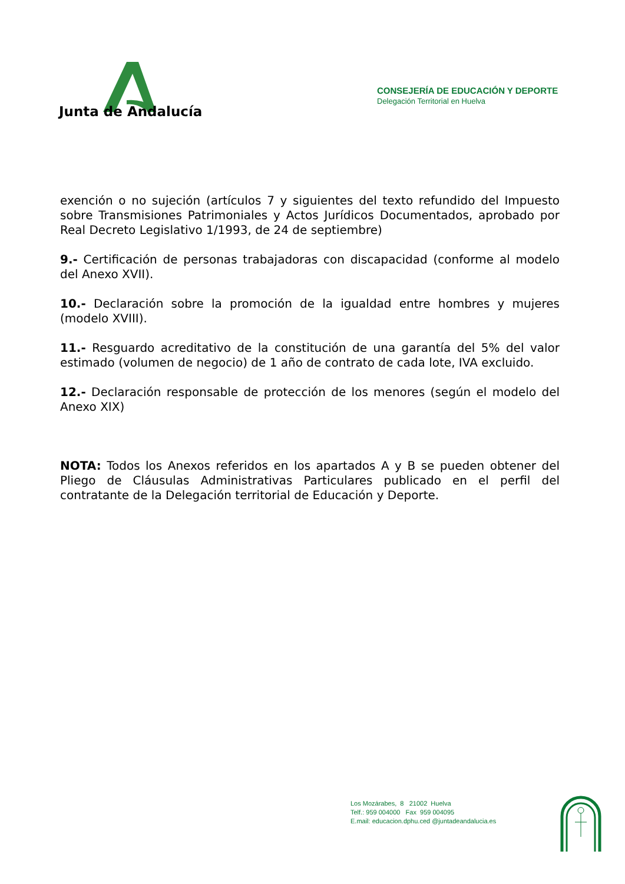Junta de Andalucía
CONSEJERÍA DE EDUCACIÓN Y DEPORTE
Delegación Territorial en Huelva
exención o no sujeción (artículos 7 y siguientes del texto refundido del Impuesto sobre Transmisiones Patrimoniales y Actos Jurídicos Documentados, aprobado por Real Decreto Legislativo 1/1993, de 24 de septiembre)
9.- Certificación de personas trabajadoras con discapacidad (conforme al modelo del Anexo XVII).
10.- Declaración sobre la promoción de la igualdad entre hombres y mujeres (modelo XVIII).
11.- Resguardo acreditativo de la constitución de una garantía del 5% del valor estimado (volumen de negocio) de 1 año de contrato de cada lote, IVA excluido.
12.- Declaración responsable de protección de los menores (según el modelo del Anexo XIX)
NOTA: Todos los Anexos referidos en los apartados A y B se pueden obtener del Pliego de Cláusulas Administrativas Particulares publicado en el perfil del contratante de la Delegación territorial de Educación y Deporte.
Los Mozárabes, 8 21002 Huelva
Telf.: 959 004000 Fax 959 004095
E.mail: educacion.dphu.ced @juntadeandalucia.es